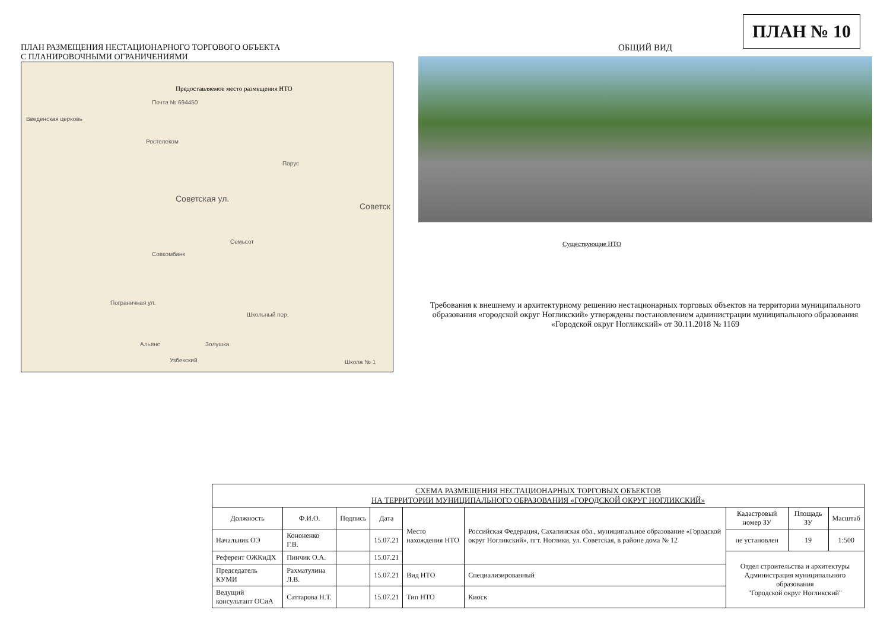ПЛАН № 10
ПЛАН РАЗМЕЩЕНИЯ НЕСТАЦИОНАРНОГО ТОРГОВОГО ОБЪЕКТА
С ПЛАНИРОВОЧНЫМИ ОГРАНИЧЕНИЯМИ
Предоставляемое место размещения НТО
Почта № 694450
Введенская церковь
Ростелеком
Парус
Советская ул.
Советск
Семьсот
Совкомбанк
Пограничная ул.
Школьный пер.
Альянс Золушка
Узбекский Школа № 1
ОБЩИЙ ВИД
Существующие НТО
Требования к внешнему и архитектурному решению нестационарных торговых объектов на территории муниципального образования «городской округ Ногликский» утверждены постановлением администрации муниципального образования «Городской округ Ногликский» от 30.11.2018 № 1169
| СХЕМА РАЗМЕЩЕНИЯ НЕСТАЦИОНАРНЫХ ТОРГОВЫХ ОБЪЕКТОВ НА ТЕРРИТОРИИ МУНИЦИПАЛЬНОГО ОБРАЗОВАНИЯ «ГОРОДСКОЙ ОКРУГ НОГЛИКСКИЙ» | | | | | | | | |
| --- | --- | --- | --- | --- | --- | --- | --- | --- |
| Должность | Ф.И.О. | Подпись | Дата | Место нахождения НТО | Российская Федерация, Сахалинская обл., муниципальное образование «Городской округ Ногликский», пгт. Ноглики, ул. Советская, в районе дома № 12 | Кадастровый номер ЗУ | Площадь ЗУ | Масштаб |
| Начальник ОЭ | Кононенко Г.В. | | 15.07.21 | | | не установлен | 19 | 1:500 |
| Референт ОЖКиДХ | Пинчик О.А. | | 15.07.21 | | | Отдел строительства и архитектуры Администрация муниципального образования "Городской округ Ногликский" | | |
| Председатель КУМИ | Рахматулина Л.В. | | 15.07.21 | Вид НТО | Специализированный | | | |
| Ведущий консультант ОСиА | Саттарова Н.Т. | | 15.07.21 | Тип НТО | Киоск | | | |